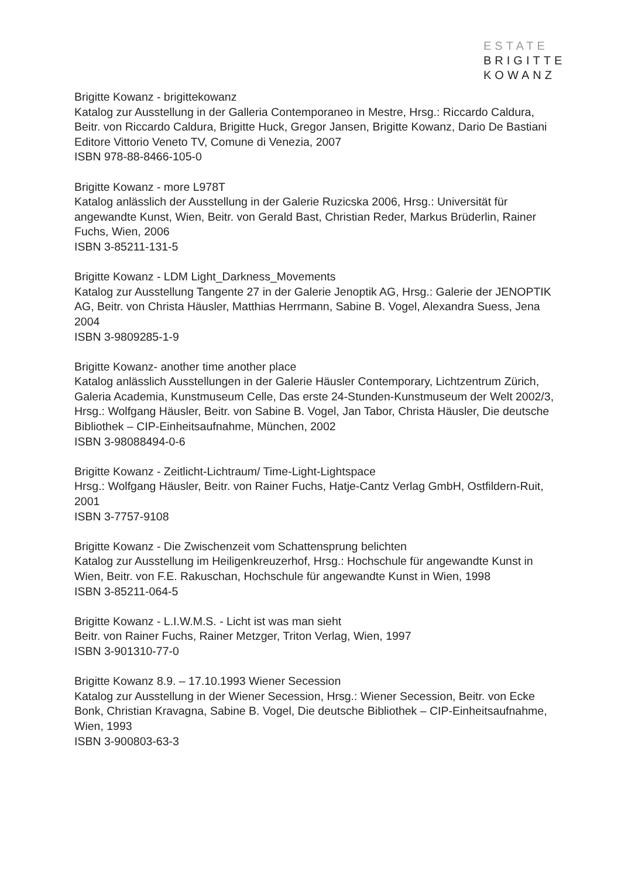ESTATE
BRIGITTE
KOWANZ
Brigitte Kowanz - brigittekowanz
Katalog zur Ausstellung in der Galleria Contemporaneo in Mestre, Hrsg.: Riccardo Caldura, Beitr. von Riccardo Caldura, Brigitte Huck, Gregor Jansen, Brigitte Kowanz, Dario De Bastiani Editore Vittorio Veneto TV, Comune di Venezia, 2007
ISBN 978-88-8466-105-0
Brigitte Kowanz - more L978T
Katalog anlässlich der Ausstellung in der Galerie Ruzicska 2006, Hrsg.: Universität für angewandte Kunst, Wien, Beitr. von Gerald Bast, Christian Reder, Markus Brüderlin, Rainer Fuchs, Wien, 2006
ISBN 3-85211-131-5
Brigitte Kowanz - LDM Light_Darkness_Movements
Katalog zur Ausstellung Tangente 27 in der Galerie Jenoptik AG, Hrsg.: Galerie der JENOPTIK AG, Beitr. von Christa Häusler, Matthias Herrmann, Sabine B. Vogel, Alexandra Suess, Jena 2004
ISBN 3-9809285-1-9
Brigitte Kowanz- another time another place
Katalog anlässlich Ausstellungen in der Galerie Häusler Contemporary, Lichtzentrum Zürich, Galeria Academia, Kunstmuseum Celle, Das erste 24-Stunden-Kunstmuseum der Welt 2002/3, Hrsg.: Wolfgang Häusler, Beitr. von Sabine B. Vogel, Jan Tabor, Christa Häusler, Die deutsche Bibliothek – CIP-Einheitsaufnahme, München, 2002
ISBN 3-98088494-0-6
Brigitte Kowanz - Zeitlicht-Lichtraum/ Time-Light-Lightspace
Hrsg.: Wolfgang Häusler, Beitr. von Rainer Fuchs, Hatje-Cantz Verlag GmbH, Ostfildern-Ruit, 2001
ISBN 3-7757-9108
Brigitte Kowanz - Die Zwischenzeit vom Schattensprung belichten
Katalog zur Ausstellung im Heiligenkreuzerhof, Hrsg.: Hochschule für angewandte Kunst in Wien, Beitr. von F.E. Rakuschan, Hochschule für angewandte Kunst in Wien, 1998
ISBN 3-85211-064-5
Brigitte Kowanz - L.I.W.M.S. - Licht ist was man sieht
Beitr. von Rainer Fuchs, Rainer Metzger, Triton Verlag, Wien, 1997
ISBN 3-901310-77-0
Brigitte Kowanz 8.9. – 17.10.1993 Wiener Secession
Katalog zur Ausstellung in der Wiener Secession, Hrsg.: Wiener Secession, Beitr. von Ecke Bonk, Christian Kravagna, Sabine B. Vogel, Die deutsche Bibliothek – CIP-Einheitsaufnahme, Wien, 1993
ISBN 3-900803-63-3